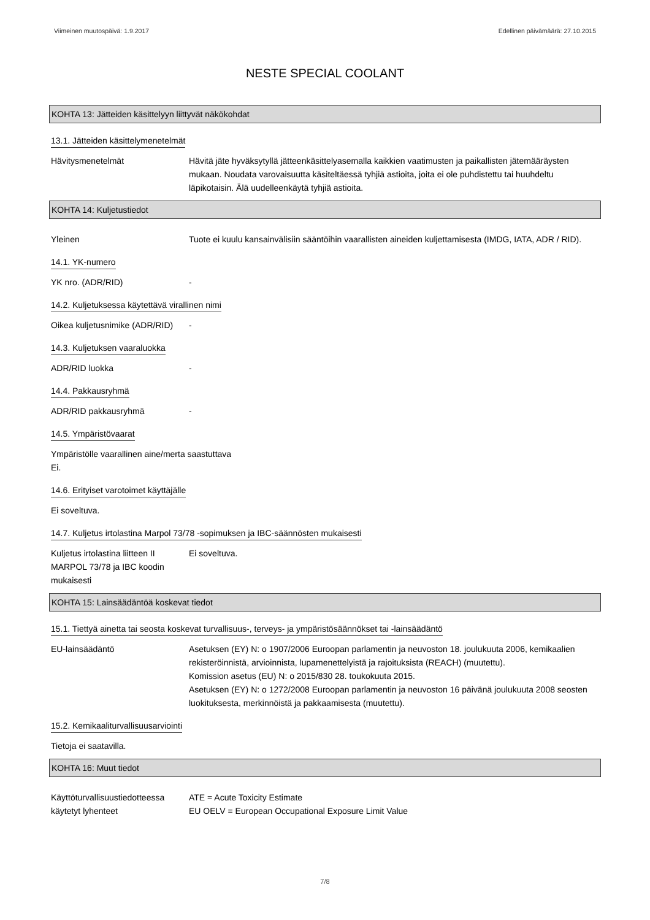Viimeinen muutospäivä: 1.9.2017 Edellinen päivämäärä: 27.10.2015
NESTE SPECIAL COOLANT
KOHTA 13: Jätteiden käsittelyyn liittyvät näkökohdat
13.1. Jätteiden käsittelymenetelmät
Hävitysmenetelmät Hävitä jäte hyväksytyllä jätteenkäsittelyasemalla kaikkien vaatimusten ja paikallisten jätemääräysten mukaan. Noudata varovaisuutta käsiteltäessä tyhjiä astioita, joita ei ole puhdistettu tai huuhdeltu läpikotaisin. Älä uudelleenkäytä tyhjiä astioita.
KOHTA 14: Kuljetustiedot
Yleinen Tuote ei kuulu kansainvälisiin sääntöihin vaarallisten aineiden kuljettamisesta (IMDG, IATA, ADR / RID).
14.1. YK-numero
YK nro. (ADR/RID) -
14.2. Kuljetuksessa käytettävä virallinen nimi
Oikea kuljetusnimike (ADR/RID)
-
14.3. Kuljetuksen vaaraluokka
ADR/RID luokka -
14.4. Pakkausryhmä
ADR/RID pakkausryhmä -
14.5. Ympäristövaarat
Ympäristölle vaarallinen aine/merta saastuttava
Ei.
14.6. Erityiset varotoimet käyttäjälle
Ei soveltuva.
14.7. Kuljetus irtolastina Marpol 73/78 -sopimuksen ja IBC-säännösten mukaisesti
Kuljetus irtolastina liitteen II MARPOL 73/78 ja IBC koodin mukaisesti
Ei soveltuva.
KOHTA 15: Lainsäädäntöä koskevat tiedot
15.1. Tiettyä ainetta tai seosta koskevat turvallisuus-, terveys- ja ympäristösäännökset tai -lainsäädäntö
EU-lainsäädäntö Asetuksen (EY) N: o 1907/2006 Euroopan parlamentin ja neuvoston 18. joulukuuta 2006, kemikaalien rekisteröinnistä, arvioinnista, lupamenettelyistä ja rajoituksista (REACH) (muutettu).
Komission asetus (EU) N: o 2015/830 28. toukokuuta 2015.
Asetuksen (EY) N: o 1272/2008 Euroopan parlamentin ja neuvoston 16 päivänä joulukuuta 2008 seosten luokituksesta, merkinnöistä ja pakkaamisesta (muutettu).
15.2. Kemikaaliturvallisuusarviointi
Tietoja ei saatavilla.
KOHTA 16: Muut tiedot
Käyttöturvallisuustiedotteessa käytetyt lyhenteet
ATE = Acute Toxicity Estimate
EU OELV = European Occupational Exposure Limit Value
7/8